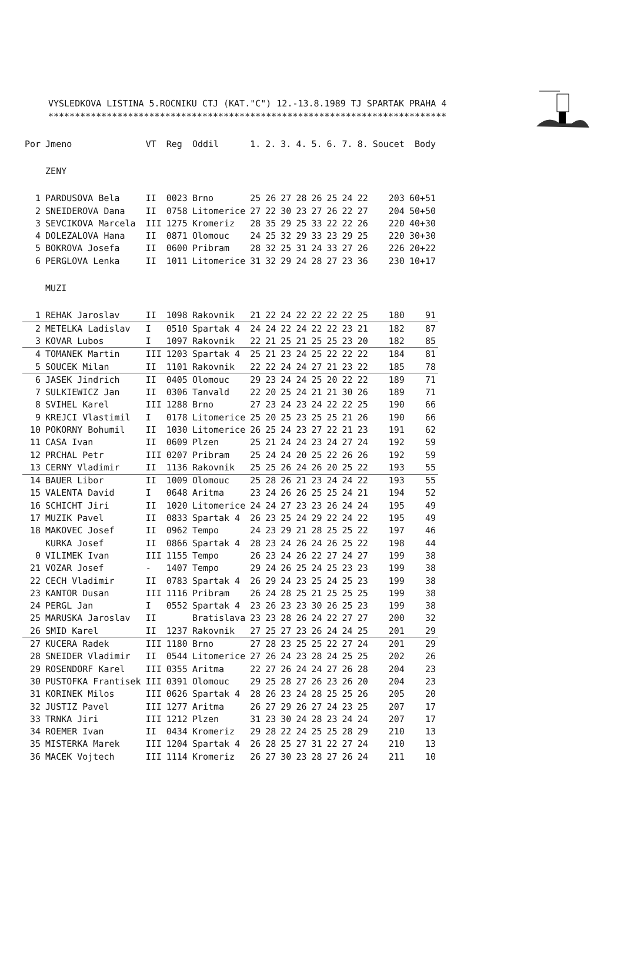VYSLEDKOVA LISTINA 5.ROCNIKU CTJ (KAT."C") 12.-13.8.1989 TJ SPARTAK PRAHA 4
***************************************************************************
| Por | Jmeno | VT | Reg | Oddil | 1. | 2. | 3. | 4. | 5. | 6. | 7. | 8. | Soucet | Body |
| --- | --- | --- | --- | --- | --- | --- | --- | --- | --- | --- | --- | --- | --- | --- |
| | ZENY | | | | | | | | | | | | | |
| 1 | PARDUSOVA Bela | II | 0023 | Brno | 25 | 26 | 27 | 28 | 26 | 25 | 24 | 22 | 203 | 60+51 |
| 2 | SNEIDEROVA Dana | II | 0758 | Litomerice | 27 | 22 | 30 | 23 | 27 | 26 | 22 | 27 | 204 | 50+50 |
| 3 | SEVCIKOVA Marcela | III | 1275 | Kromeriz | 28 | 35 | 29 | 25 | 33 | 22 | 22 | 26 | 220 | 40+30 |
| 4 | DOLEZALOVA Hana | II | 0871 | Olomouc | 24 | 25 | 32 | 29 | 33 | 23 | 29 | 25 | 220 | 30+30 |
| 5 | BOKROVA Josefa | II | 0600 | Pribram | 28 | 32 | 25 | 31 | 24 | 33 | 27 | 26 | 226 | 20+22 |
| 6 | PERGLOVA Lenka | II | 1011 | Litomerice | 31 | 32 | 29 | 24 | 28 | 27 | 23 | 36 | 230 | 10+17 |
| | MUZI | | | | | | | | | | | | | |
| 1 | REHAK Jaroslav | II | 1098 | Rakovnik | 21 | 22 | 24 | 22 | 22 | 22 | 22 | 25 | 180 | 91 |
| 2 | METELKA Ladislav | I | 0510 | Spartak 4 | 24 | 24 | 22 | 24 | 22 | 22 | 23 | 21 | 182 | 87 |
| 3 | KOVAR Lubos | I | 1097 | Rakovnik | 22 | 21 | 25 | 21 | 25 | 25 | 23 | 20 | 182 | 85 |
| 4 | TOMANEK Martin | III | 1203 | Spartak 4 | 25 | 21 | 23 | 24 | 25 | 22 | 22 | 22 | 184 | 81 |
| 5 | SOUCEK Milan | II | 1101 | Rakovnik | 22 | 22 | 24 | 24 | 27 | 21 | 23 | 22 | 185 | 78 |
| 6 | JASEK Jindrich | II | 0405 | Olomouc | 29 | 23 | 24 | 24 | 25 | 20 | 22 | 22 | 189 | 71 |
| 7 | SULKIEWICZ Jan | II | 0306 | Tanvald | 22 | 20 | 25 | 24 | 21 | 21 | 30 | 26 | 189 | 71 |
| 8 | SVIHEL Karel | III | 1288 | Brno | 27 | 23 | 24 | 23 | 24 | 22 | 22 | 25 | 190 | 66 |
| 9 | KREJCI Vlastimil | I | 0178 | Litomerice | 25 | 20 | 25 | 23 | 25 | 25 | 21 | 26 | 190 | 66 |
| 10 | POKORNY Bohumil | II | 1030 | Litomerice | 26 | 25 | 24 | 23 | 27 | 22 | 21 | 23 | 191 | 62 |
| 11 | CASA Ivan | II | 0609 | Plzen | 25 | 21 | 24 | 24 | 23 | 24 | 27 | 24 | 192 | 59 |
| 12 | PRCHAL Petr | III | 0207 | Pribram | 25 | 24 | 24 | 20 | 25 | 22 | 26 | 26 | 192 | 59 |
| 13 | CERNY Vladimir | II | 1136 | Rakovnik | 25 | 25 | 26 | 24 | 26 | 20 | 25 | 22 | 193 | 55 |
| 14 | BAUER Libor | II | 1009 | Olomouc | 25 | 28 | 26 | 21 | 23 | 24 | 24 | 22 | 193 | 55 |
| 15 | VALENTA David | I | 0648 | Aritma | 23 | 24 | 26 | 26 | 25 | 25 | 24 | 21 | 194 | 52 |
| 16 | SCHICHT Jiri | II | 1020 | Litomerice | 24 | 24 | 27 | 23 | 23 | 26 | 24 | 24 | 195 | 49 |
| 17 | MUZIK Pavel | II | 0833 | Spartak 4 | 26 | 23 | 25 | 24 | 29 | 22 | 24 | 22 | 195 | 49 |
| 18 | MAKOVEC Josef | II | 0962 | Tempo | 24 | 23 | 29 | 21 | 28 | 25 | 25 | 22 | 197 | 46 |
| | KURKA Josef | II | 0866 | Spartak 4 | 28 | 23 | 24 | 26 | 24 | 26 | 25 | 22 | 198 | 44 |
| 0 | VILIMEK Ivan | III | 1155 | Tempo | 26 | 23 | 24 | 26 | 22 | 27 | 24 | 27 | 199 | 38 |
| 21 | VOZAR Josef | - | 1407 | Tempo | 29 | 24 | 26 | 25 | 24 | 25 | 23 | 23 | 199 | 38 |
| 22 | CECH Vladimir | II | 0783 | Spartak 4 | 26 | 29 | 24 | 23 | 25 | 24 | 25 | 23 | 199 | 38 |
| 23 | KANTOR Dusan | III | 1116 | Pribram | 26 | 24 | 28 | 25 | 21 | 25 | 25 | 25 | 199 | 38 |
| 24 | PERGL Jan | I | 0552 | Spartak 4 | 23 | 26 | 23 | 23 | 30 | 26 | 25 | 23 | 199 | 38 |
| 25 | MARUSKA Jaroslav | II | | Bratislava | 23 | 23 | 28 | 26 | 24 | 22 | 27 | 27 | 200 | 32 |
| 26 | SMID Karel | II | 1237 | Rakovnik | 27 | 25 | 27 | 23 | 26 | 24 | 24 | 25 | 201 | 29 |
| 27 | KUCERA Radek | III | 1180 | Brno | 27 | 28 | 23 | 25 | 25 | 22 | 27 | 24 | 201 | 29 |
| 28 | SNEIDER Vladimir | II | 0544 | Litomerice | 27 | 26 | 24 | 23 | 28 | 24 | 25 | 25 | 202 | 26 |
| 29 | ROSENDORF Karel | III | 0355 | Aritma | 22 | 27 | 26 | 24 | 24 | 27 | 26 | 28 | 204 | 23 |
| 30 | PUSTOFKA Frantisek | III | 0391 | Olomouc | 29 | 25 | 28 | 27 | 26 | 23 | 26 | 20 | 204 | 23 |
| 31 | KORINEK Milos | III | 0626 | Spartak 4 | 28 | 26 | 23 | 24 | 28 | 25 | 25 | 26 | 205 | 20 |
| 32 | JUSTIZ Pavel | III | 1277 | Aritma | 26 | 27 | 29 | 26 | 27 | 24 | 23 | 25 | 207 | 17 |
| 33 | TRNKA Jiri | III | 1212 | Plzen | 31 | 23 | 30 | 24 | 28 | 23 | 24 | 24 | 207 | 17 |
| 34 | ROEMER Ivan | II | 0434 | Kromeriz | 29 | 28 | 22 | 24 | 25 | 25 | 28 | 29 | 210 | 13 |
| 35 | MISTERKA Marek | III | 1204 | Spartak 4 | 26 | 28 | 25 | 27 | 31 | 22 | 27 | 24 | 210 | 13 |
| 36 | MACEK Vojtech | III | 1114 | Kromeriz | 26 | 27 | 30 | 23 | 28 | 27 | 26 | 24 | 211 | 10 |